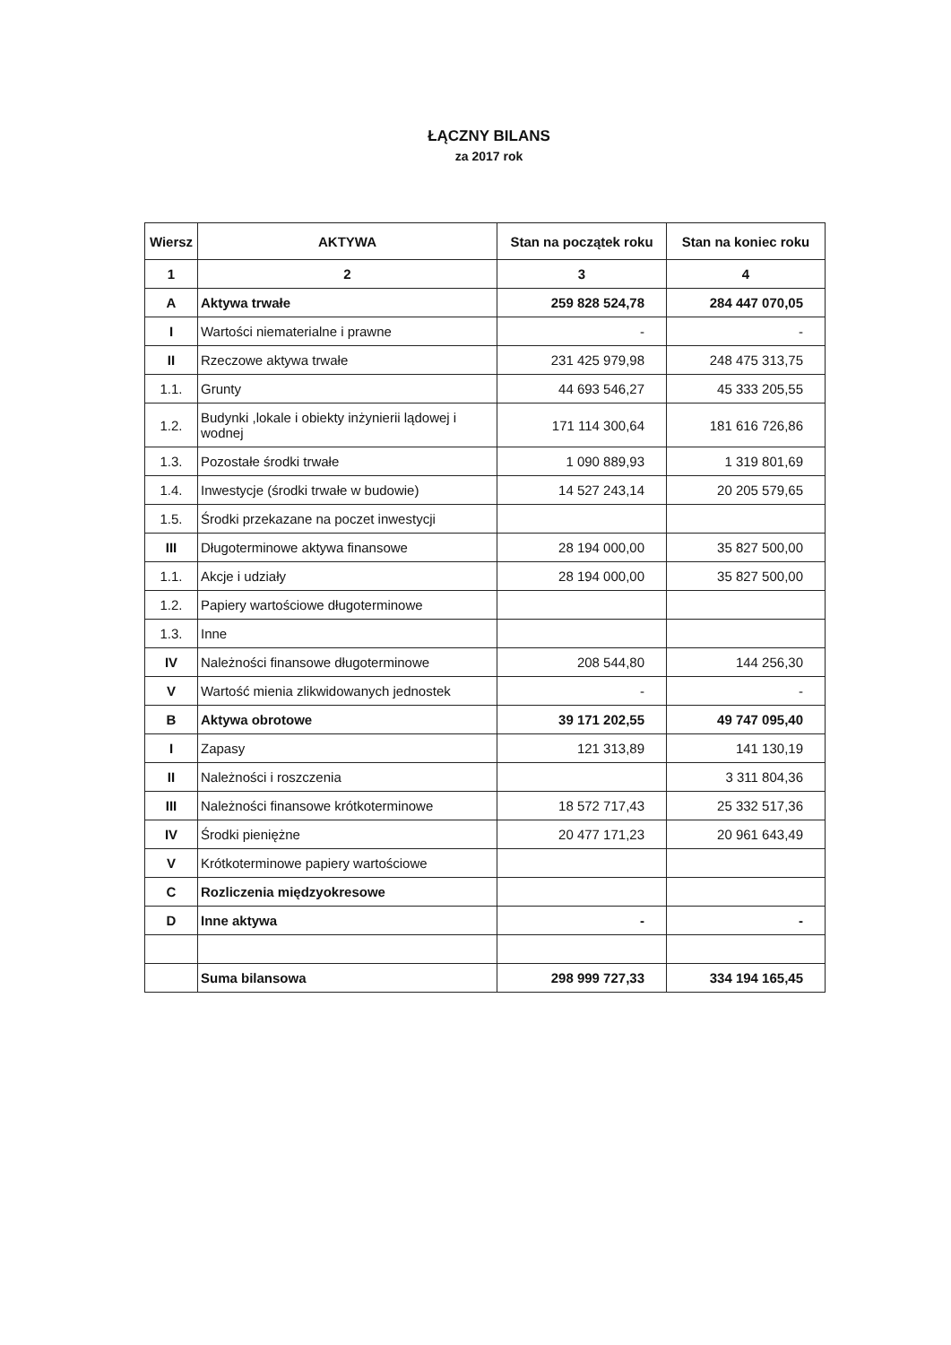ŁĄCZNY BILANS
za 2017 rok
| Wiersz | AKTYWA | Stan na początek roku | Stan na koniec roku |
| --- | --- | --- | --- |
| 1 | 2 | 3 | 4 |
| A | Aktywa trwałe | 259 828 524,78 | 284 447 070,05 |
| I | Wartości niematerialne i prawne | - | - |
| II | Rzeczowe aktywa trwałe | 231 425 979,98 | 248 475 313,75 |
| 1.1. | Grunty | 44 693 546,27 | 45 333 205,55 |
| 1.2. | Budynki ,lokale i obiekty inżynierii lądowej i wodnej | 171 114 300,64 | 181 616 726,86 |
| 1.3. | Pozostałe środki trwałe | 1 090 889,93 | 1 319 801,69 |
| 1.4. | Inwestycje (środki trwałe w budowie) | 14 527 243,14 | 20 205 579,65 |
| 1.5. | Środki przekazane na poczet inwestycji | | |
| III | Długoterminowe aktywa finansowe | 28 194 000,00 | 35 827 500,00 |
| 1.1. | Akcje i udziały | 28 194 000,00 | 35 827 500,00 |
| 1.2. | Papiery wartościowe długoterminowe | | |
| 1.3. | Inne | | |
| IV | Należności finansowe długoterminowe | 208 544,80 | 144 256,30 |
| V | Wartość mienia zlikwidowanych jednostek | - | - |
| B | Aktywa obrotowe | 39 171 202,55 | 49 747 095,40 |
| I | Zapasy | 121 313,89 | 141 130,19 |
| II | Należności i roszczenia | | 3 311 804,36 |
| III | Należności finansowe krótkoterminowe | 18 572 717,43 | 25 332 517,36 |
| IV | Środki pieniężne | 20 477 171,23 | 20 961 643,49 |
| V | Krótkoterminowe papiery wartościowe | | |
| C | Rozliczenia międzyokresowe | | |
| D | Inne aktywa | - | - |
| | Suma bilansowa | 298 999 727,33 | 334 194 165,45 |